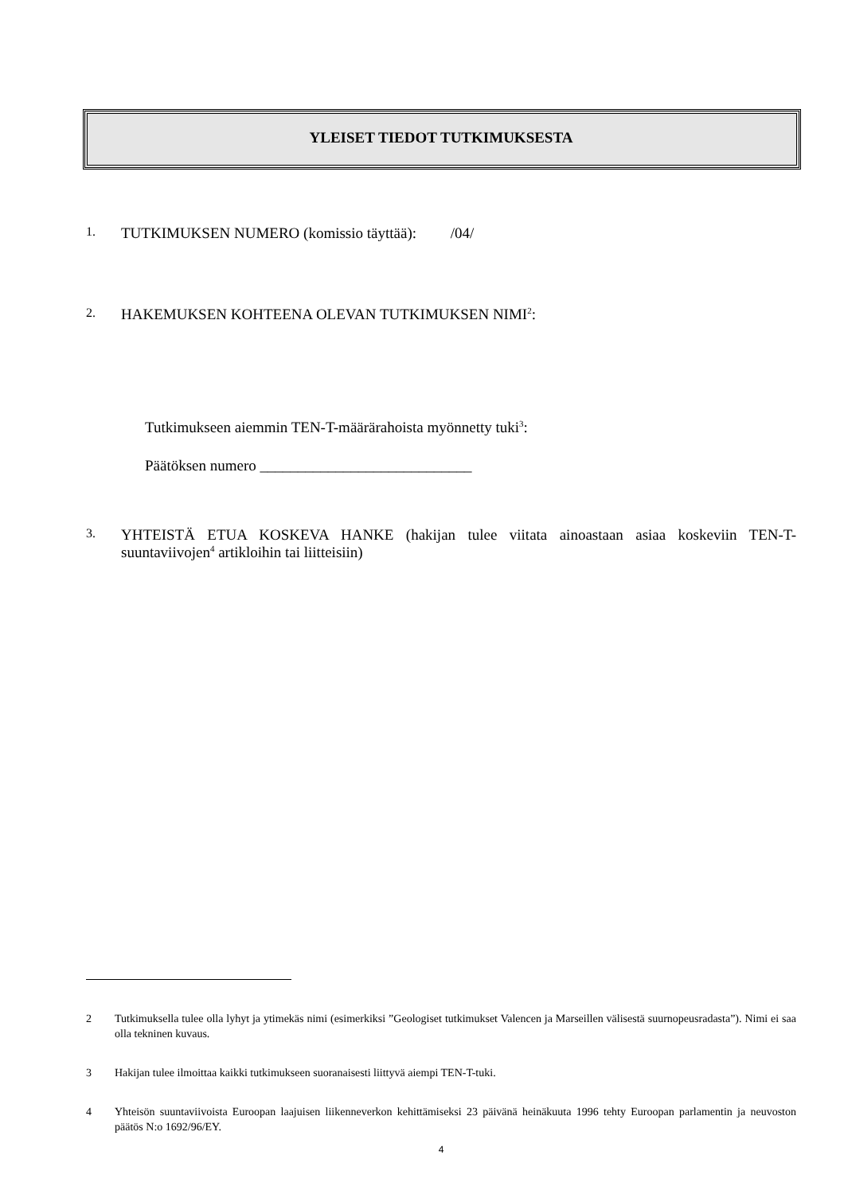YLEISET TIEDOT TUTKIMUKSESTA
1.
TUTKIMUKSEN NUMERO (komissio täyttää): /04/
2.
HAKEMUKSEN KOHTEENA OLEVAN TUTKIMUKSEN NIMI<sup>2</sup>:
Tutkimukseen aiemmin TEN-T-määrärahoista myönnetty tuki<sup>3</sup>:
Päätöksen numero ____________________________
3.
YHTEISTÄ ETUA KOSKEVA HANKE (hakijan tulee viitata ainoastaan asiaa koskeviin TEN-T-suuntaviivojen<sup>4</sup> artikloihin tai liitteisiin)
2 Tutkimuksella tulee olla lyhyt ja ytimekäs nimi (esimerkiksi ”Geologiset tutkimukset Valencen ja Marseillen välisestä suurnopeusradasta”). Nimi ei saa olla tekninen kuvaus.
3 Hakijan tulee ilmoittaa kaikki tutkimukseen suoranaisesti liittyvä aiempi TEN-T-tuki.
4 Yhteisön suuntaviivoista Euroopan laajuisen liikenneverkon kehittämiseksi 23 päivänä heinäkuuta 1996 tehty Euroopan parlamentin ja neuvoston päätös N:o 1692/96/EY.
4